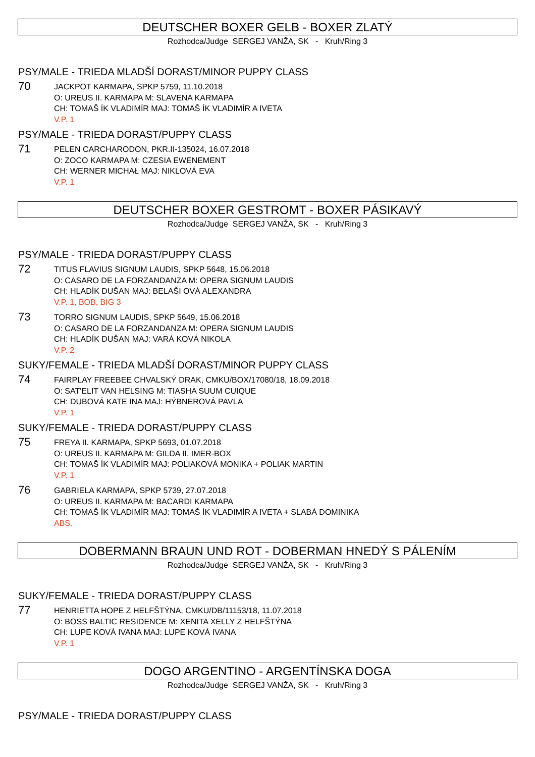DEUTSCHER BOXER GELB - BOXER ZLATÝ
Rozhodca/Judge SERGEJ VANŽA, SK - Kruh/Ring 3
PSY/MALE - TRIEDA MLADŠÍ DORAST/MINOR PUPPY CLASS
70
JACKPOT KARMAPA, SPKP 5759, 11.10.2018
O: UREUS II. KARMAPA M: SLAVENA KARMAPA
CH: TOMAŠ ÍK VLADIMÍR MAJ: TOMAŠ ÍK VLADIMÍR A IVETA
V.P. 1
PSY/MALE - TRIEDA DORAST/PUPPY CLASS
71
PELEN CARCHARODON, PKR.II-135024, 16.07.2018
O: ZOCO KARMAPA M: CZESIA EWENEMENT
CH: WERNER MICHAŁ MAJ: NIKLOVÁ EVA
V.P. 1
DEUTSCHER BOXER GESTROMT - BOXER PÁSIKAVÝ
Rozhodca/Judge SERGEJ VANŽA, SK - Kruh/Ring 3
PSY/MALE - TRIEDA DORAST/PUPPY CLASS
72
TITUS FLAVIUS SIGNUM LAUDIS, SPKP 5648, 15.06.2018
O: CASARO DE LA FORZANDANZA M: OPERA SIGNUM LAUDIS
CH: HLADÍK DUŠAN MAJ: BELAŠI OVÁ ALEXANDRA
V.P. 1, BOB, BIG 3
73
TORRO SIGNUM LAUDIS, SPKP 5649, 15.06.2018
O: CASARO DE LA FORZANDANZA M: OPERA SIGNUM LAUDIS
CH: HLADÍK DUŠAN MAJ: VARÁ KOVÁ NIKOLA
V.P. 2
SUKY/FEMALE - TRIEDA MLADŠÍ DORAST/MINOR PUPPY CLASS
74
FAIRPLAY FREEBEE CHVALSKÝ DRAK, CMKU/BOX/17080/18, 18.09.2018
O: SAT'ELIT VAN HELSING M: TIASHA SUUM CUIQUE
CH: DUBOVÁ KATE INA MAJ: HÝBNEROVÁ PAVLA
V.P. 1
SUKY/FEMALE - TRIEDA DORAST/PUPPY CLASS
75
FREYA II. KARMAPA, SPKP 5693, 01.07.2018
O: UREUS II. KARMAPA M: GILDA II. IMER-BOX
CH: TOMAŠ ÍK VLADIMÍR MAJ: POLIAKOVÁ MONIKA + POLIAK MARTIN
V.P. 1
76
GABRIELA KARMAPA, SPKP 5739, 27.07.2018
O: UREUS II. KARMAPA M: BACARDI KARMAPA
CH: TOMAŠ ÍK VLADIMÍR MAJ: TOMAŠ ÍK VLADIMÍR A IVETA + SLABÁ DOMINIKA
ABS.
DOBERMANN BRAUN UND ROT - DOBERMAN HNEDÝ S PÁLENÍM
Rozhodca/Judge SERGEJ VANŽA, SK - Kruh/Ring 3
SUKY/FEMALE - TRIEDA DORAST/PUPPY CLASS
77
HENRIETTA HOPE Z HELFŠTÝNA, CMKU/DB/11153/18, 11.07.2018
O: BOSS BALTIC RESIDENCE M: XENITA XELLY Z HELFŠTÝNA
CH: LUPE KOVÁ IVANA MAJ: LUPE KOVÁ IVANA
V.P. 1
DOGO ARGENTINO - ARGENTÍNSKA DOGA
Rozhodca/Judge SERGEJ VANŽA, SK - Kruh/Ring 3
PSY/MALE - TRIEDA DORAST/PUPPY CLASS